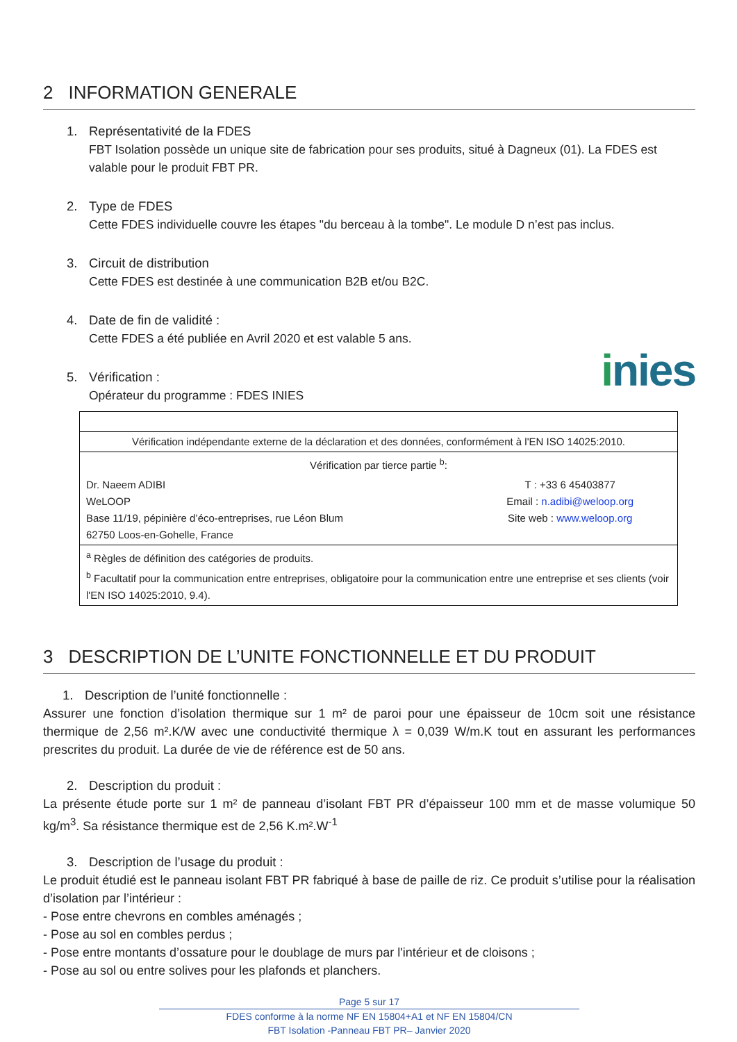2 INFORMATION GENERALE
1. Représentativité de la FDES
FBT Isolation possède un unique site de fabrication pour ses produits, situé à Dagneux (01). La FDES est valable pour le produit FBT PR.
2. Type de FDES
Cette FDES individuelle couvre les étapes "du berceau à la tombe". Le module D n’est pas inclus.
3. Circuit de distribution
Cette FDES est destinée à une communication B2B et/ou B2C.
4. Date de fin de validité :
Cette FDES a été publiée en Avril 2020 et est valable 5 ans.
inies
5. Vérification :
Opérateur du programme : FDES INIES
| Vérification indépendante externe de la déclaration et des données, conformément à l'EN ISO 14025:2010. | |
| Vérification par tierce partie <sup>b</sup>: | |
| Dr. Naeem ADIBI WeLOOP Base 11/19, pépinière d’éco-entreprises, rue Léon Blum 62750 Loos-en-Gohelle, France | T : +33 6 45403877 Email : n.adibi@weloop.org Site web : www.weloop.org |
| <sup>a</sup> Règles de définition des catégories de produits. <sup>b</sup> Facultatif pour la communication entre entreprises, obligatoire pour la communication entre une entreprise et ses clients (voir l'EN ISO 14025:2010, 9.4). | |
3 DESCRIPTION DE L’UNITE FONCTIONNELLE ET DU PRODUIT
1. Description de l’unité fonctionnelle :
Assurer une fonction d’isolation thermique sur 1 m² de paroi pour une épaisseur de 10cm soit une résistance thermique de 2,56 m².K/W avec une conductivité thermique λ = 0,039 W/m.K tout en assurant les performances prescrites du produit. La durée de vie de référence est de 50 ans.
2. Description du produit :
La présente étude porte sur 1 m² de panneau d’isolant FBT PR d’épaisseur 100 mm et de masse volumique 50 kg/m<sup>3</sup>. Sa résistance thermique est de 2,56 K.m².W<sup>-1</sup>
3. Description de l’usage du produit :
Le produit étudié est le panneau isolant FBT PR fabriqué à base de paille de riz. Ce produit s’utilise pour la réalisation d’isolation par l’intérieur :
- Pose entre chevrons en combles aménagés ;
- Pose au sol en combles perdus ;
- Pose entre montants d’ossature pour le doublage de murs par l'intérieur et de cloisons ;
- Pose au sol ou entre solives pour les plafonds et planchers.
Page 5 sur 17
FDES conforme à la norme NF EN 15804+A1 et NF EN 15804/CN
FBT Isolation -Panneau FBT PR– Janvier 2020